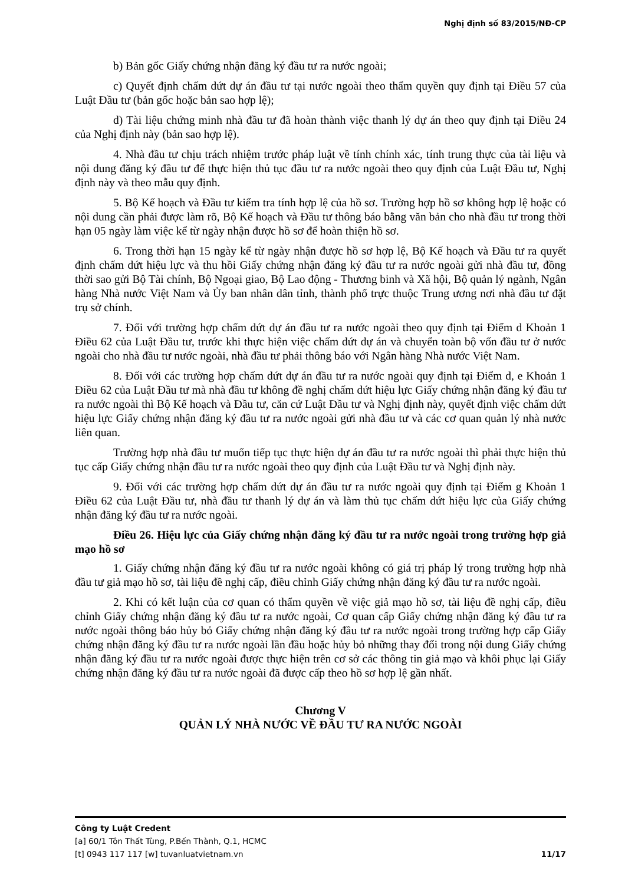Nghị định số 83/2015/NĐ-CP
b) Bản gốc Giấy chứng nhận đăng ký đầu tư ra nước ngoài;
c) Quyết định chấm dứt dự án đầu tư tại nước ngoài theo thẩm quyền quy định tại Điều 57 của Luật Đầu tư (bản gốc hoặc bản sao hợp lệ);
d) Tài liệu chứng minh nhà đầu tư đã hoàn thành việc thanh lý dự án theo quy định tại Điều 24 của Nghị định này (bản sao hợp lệ).
4. Nhà đầu tư chịu trách nhiệm trước pháp luật về tính chính xác, tính trung thực của tài liệu và nội dung đăng ký đầu tư để thực hiện thủ tục đầu tư ra nước ngoài theo quy định của Luật Đầu tư, Nghị định này và theo mẫu quy định.
5. Bộ Kế hoạch và Đầu tư kiểm tra tính hợp lệ của hồ sơ. Trường hợp hồ sơ không hợp lệ hoặc có nội dung cần phải được làm rõ, Bộ Kế hoạch và Đầu tư thông báo bằng văn bản cho nhà đầu tư trong thời hạn 05 ngày làm việc kể từ ngày nhận được hồ sơ để hoàn thiện hồ sơ.
6. Trong thời hạn 15 ngày kể từ ngày nhận được hồ sơ hợp lệ, Bộ Kế hoạch và Đầu tư ra quyết định chấm dứt hiệu lực và thu hồi Giấy chứng nhận đăng ký đầu tư ra nước ngoài gửi nhà đầu tư, đồng thời sao gửi Bộ Tài chính, Bộ Ngoại giao, Bộ Lao động - Thương binh và Xã hội, Bộ quản lý ngành, Ngân hàng Nhà nước Việt Nam và Ủy ban nhân dân tỉnh, thành phố trực thuộc Trung ương nơi nhà đầu tư đặt trụ sở chính.
7. Đối với trường hợp chấm dứt dự án đầu tư ra nước ngoài theo quy định tại Điểm d Khoản 1 Điều 62 của Luật Đầu tư, trước khi thực hiện việc chấm dứt dự án và chuyển toàn bộ vốn đầu tư ở nước ngoài cho nhà đầu tư nước ngoài, nhà đầu tư phải thông báo với Ngân hàng Nhà nước Việt Nam.
8. Đối với các trường hợp chấm dứt dự án đầu tư ra nước ngoài quy định tại Điểm d, e Khoản 1 Điều 62 của Luật Đầu tư mà nhà đầu tư không đề nghị chấm dứt hiệu lực Giấy chứng nhận đăng ký đầu tư ra nước ngoài thì Bộ Kế hoạch và Đầu tư, căn cứ Luật Đầu tư và Nghị định này, quyết định việc chấm dứt hiệu lực Giấy chứng nhận đăng ký đầu tư ra nước ngoài gửi nhà đầu tư và các cơ quan quản lý nhà nước liên quan.
Trường hợp nhà đầu tư muốn tiếp tục thực hiện dự án đầu tư ra nước ngoài thì phải thực hiện thủ tục cấp Giấy chứng nhận đầu tư ra nước ngoài theo quy định của Luật Đầu tư và Nghị định này.
9. Đối với các trường hợp chấm dứt dự án đầu tư ra nước ngoài quy định tại Điểm g Khoản 1 Điều 62 của Luật Đầu tư, nhà đầu tư thanh lý dự án và làm thủ tục chấm dứt hiệu lực của Giấy chứng nhận đăng ký đầu tư ra nước ngoài.
Điều 26. Hiệu lực của Giấy chứng nhận đăng ký đầu tư ra nước ngoài trong trường hợp giả mạo hồ sơ
1. Giấy chứng nhận đăng ký đầu tư ra nước ngoài không có giá trị pháp lý trong trường hợp nhà đầu tư giả mạo hồ sơ, tài liệu đề nghị cấp, điều chỉnh Giấy chứng nhận đăng ký đầu tư ra nước ngoài.
2. Khi có kết luận của cơ quan có thẩm quyền về việc giả mạo hồ sơ, tài liệu đề nghị cấp, điều chỉnh Giấy chứng nhận đăng ký đầu tư ra nước ngoài, Cơ quan cấp Giấy chứng nhận đăng ký đầu tư ra nước ngoài thông báo hủy bỏ Giấy chứng nhận đăng ký đầu tư ra nước ngoài trong trường hợp cấp Giấy chứng nhận đăng ký đầu tư ra nước ngoài lần đầu hoặc hủy bỏ những thay đổi trong nội dung Giấy chứng nhận đăng ký đầu tư ra nước ngoài được thực hiện trên cơ sở các thông tin giả mạo và khôi phục lại Giấy chứng nhận đăng ký đầu tư ra nước ngoài đã được cấp theo hồ sơ hợp lệ gần nhất.
Chương V
QUẢN LÝ NHÀ NƯỚC VỀ ĐẦU TƯ RA NƯỚC NGOÀI
Công ty Luật Credent
[a] 60/1 Tôn Thất Tùng, P.Bến Thành, Q.1, HCMC
[t] 0943 117 117 [w] tuvanluatvietnam.vn 11/17